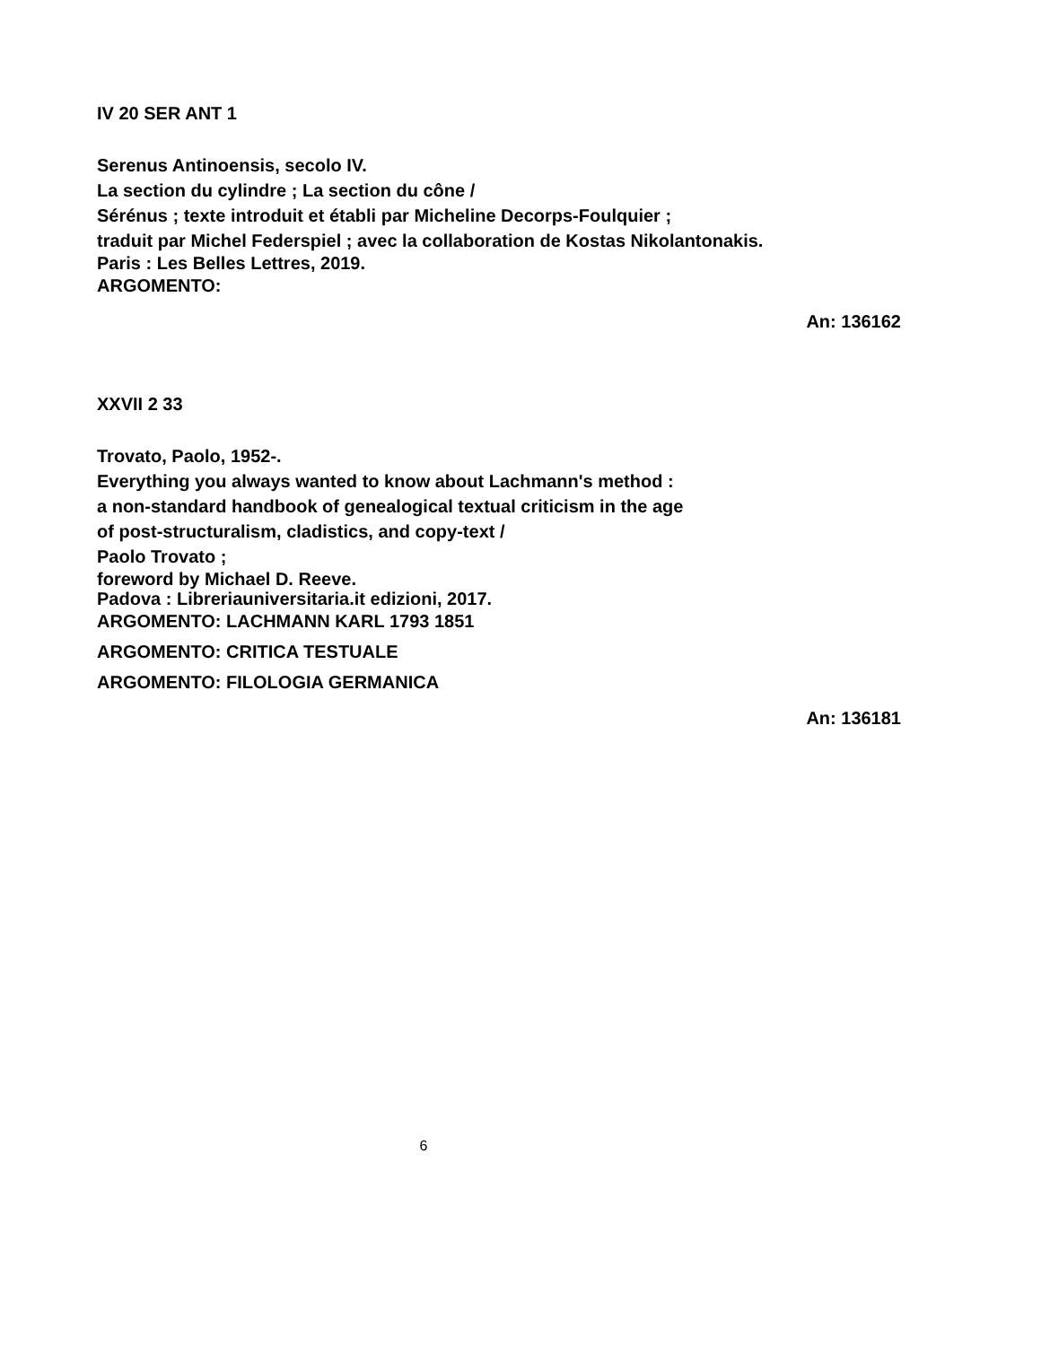IV 20 SER ANT 1
Serenus Antinoensis, secolo IV.
La section du cylindre ; La section du cône /
Sérénus ; texte introduit et établi par Micheline Decorps-Foulquier ;
traduit par Michel Federspiel ; avec la collaboration de Kostas Nikolantonakis.
Paris : Les Belles Lettres, 2019.
ARGOMENTO:
An: 136162
XXVII 2 33
Trovato, Paolo, 1952-.
Everything you always wanted to know about Lachmann's method :
a non-standard handbook of genealogical textual criticism in the age
of post-structuralism, cladistics, and copy-text /
Paolo Trovato ;
foreword by Michael D. Reeve.
Padova : Libreriauniversitaria.it edizioni, 2017.
ARGOMENTO: LACHMANN KARL 1793 1851
ARGOMENTO: CRITICA TESTUALE
ARGOMENTO: FILOLOGIA GERMANICA
An: 136181
6